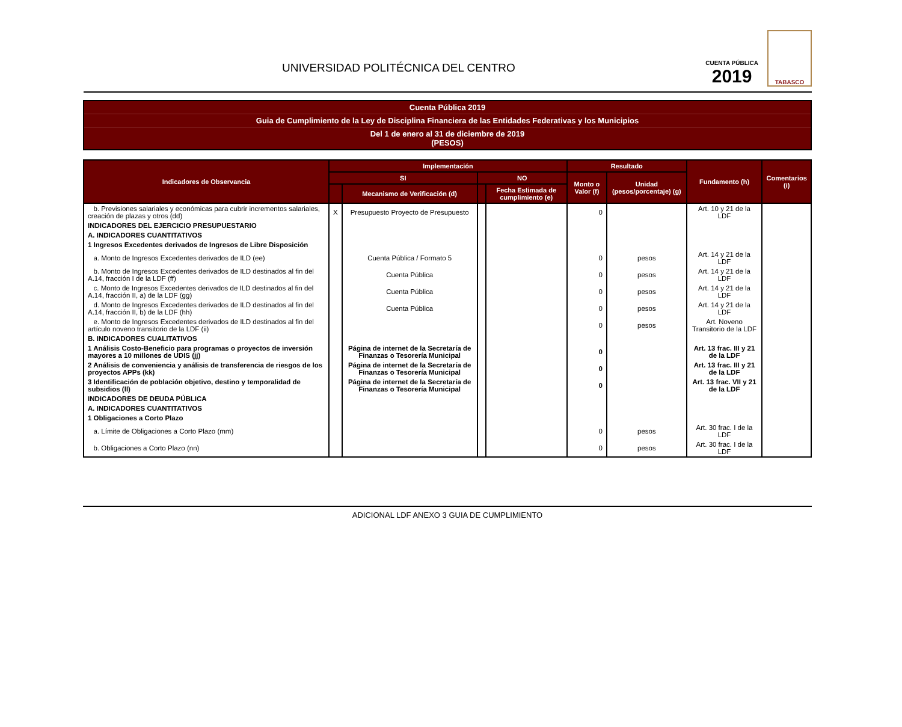UNIVERSIDAD POLITÉCNICA DEL CENTRO
CUENTA PÚBLICA
2019
TABASCO
Cuenta Pública 2019
Guia de Cumplimiento de la Ley de Disciplina Financiera de las Entidades Federativas y los Municipios
Del 1 de enero al 31 de diciembre de 2019
(PESOS)
| Indicadores de Observancia | Implementación | | | | Resultado | | Fundamento (h) | Comentarios (i) |
| --- | --- | --- | --- | --- | --- | --- | --- | --- |
| | SI | | NO | | Monto o Valor (f) | Unidad (pesos/porcentaje) (g) | | |
| | | Mecanismo de Verificación (d) | | Fecha Estimada de cumplimiento (e) | | | | |
| b. Previsiones salariales y económicas para cubrir incrementos salariales, creación de plazas y otros (dd) | X | Presupuesto Proyecto de Presupuesto | | | 0 | | Art. 10 y 21 de la LDF | |
| INDICADORES DEL EJERCICIO PRESUPUESTARIO | | | | | | | | |
| A. INDICADORES CUANTITATIVOS | | | | | | | | |
| 1 Ingresos Excedentes derivados de Ingresos de Libre Disposición | | | | | | | | |
| a. Monto de Ingresos Excedentes derivados de ILD (ee) | | Cuenta Pública / Formato 5 | | | 0 | pesos | Art. 14 y 21 de la LDF | |
| b. Monto de Ingresos Excedentes derivados de ILD destinados al fin del A.14, fracción I de la LDF (ff) | | Cuenta Pública | | | 0 | pesos | Art. 14 y 21 de la LDF | |
| c. Monto de Ingresos Excedentes derivados de ILD destinados al fin del A.14, fracción II, a) de la LDF (gg) | | Cuenta Pública | | | 0 | pesos | Art. 14 y 21 de la LDF | |
| d. Monto de Ingresos Excedentes derivados de ILD destinados al fin del A.14, fracción II, b) de la LDF (hh) | | Cuenta Pública | | | 0 | pesos | Art. 14 y 21 de la LDF | |
| e. Monto de Ingresos Excedentes derivados de ILD destinados al fin del artículo noveno transitorio de la LDF (ii) | | | | | 0 | pesos | Art. Noveno Transitorio de la LDF | |
| B. INDICADORES CUALITATIVOS | | | | | | | | |
| 1 Análisis Costo-Beneficio para programas o proyectos de inversión mayores a 10 millones de UDIS (jj) | | Página de internet de la Secretaría de Finanzas o Tesorería Municipal | | | 0 | | Art. 13 frac. III y 21 de la LDF | |
| 2 Análisis de conveniencia y análisis de transferencia de riesgos de los proyectos APPs (kk) | | Página de internet de la Secretaría de Finanzas o Tesorería Municipal | | | 0 | | Art. 13 frac. III y 21 de la LDF | |
| 3 Identificación de población objetivo, destino y temporalidad de subsidios (ll) | | Página de internet de la Secretaría de Finanzas o Tesorería Municipal | | | 0 | | Art. 13 frac. VII y 21 de la LDF | |
| INDICADORES DE DEUDA PÚBLICA | | | | | | | | |
| A. INDICADORES CUANTITATIVOS | | | | | | | | |
| 1 Obligaciones a Corto Plazo | | | | | | | | |
| a. Límite de Obligaciones a Corto Plazo (mm) | | | | | 0 | pesos | Art. 30 frac. I de la LDF | |
| b. Obligaciones a Corto Plazo (nn) | | | | | 0 | pesos | Art. 30 frac. I de la LDF | |
ADICIONAL LDF ANEXO 3 GUIA DE CUMPLIMIENTO